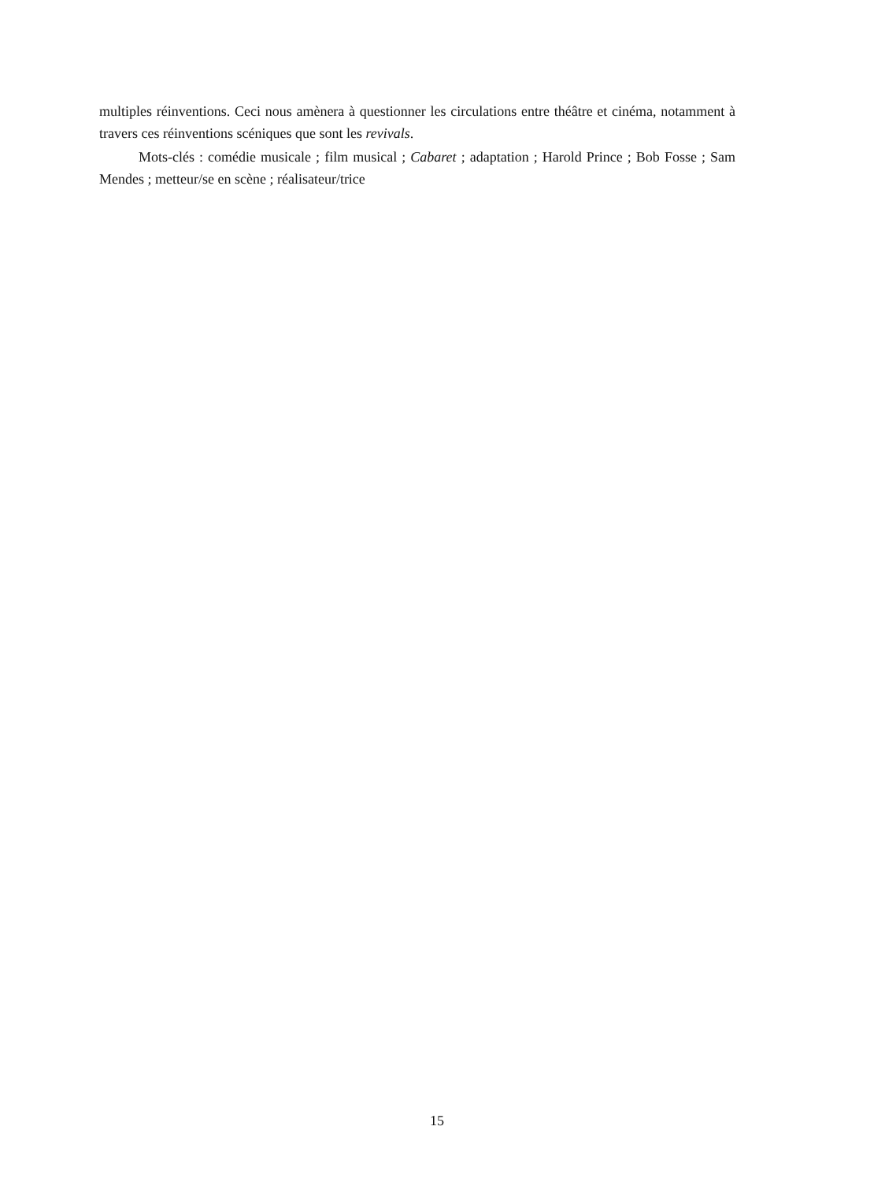multiples réinventions. Ceci nous amènera à questionner les circulations entre théâtre et cinéma, notamment à travers ces réinventions scéniques que sont les revivals.
Mots-clés : comédie musicale ; film musical ; Cabaret ; adaptation ; Harold Prince ; Bob Fosse ; Sam Mendes ; metteur/se en scène ; réalisateur/trice
15